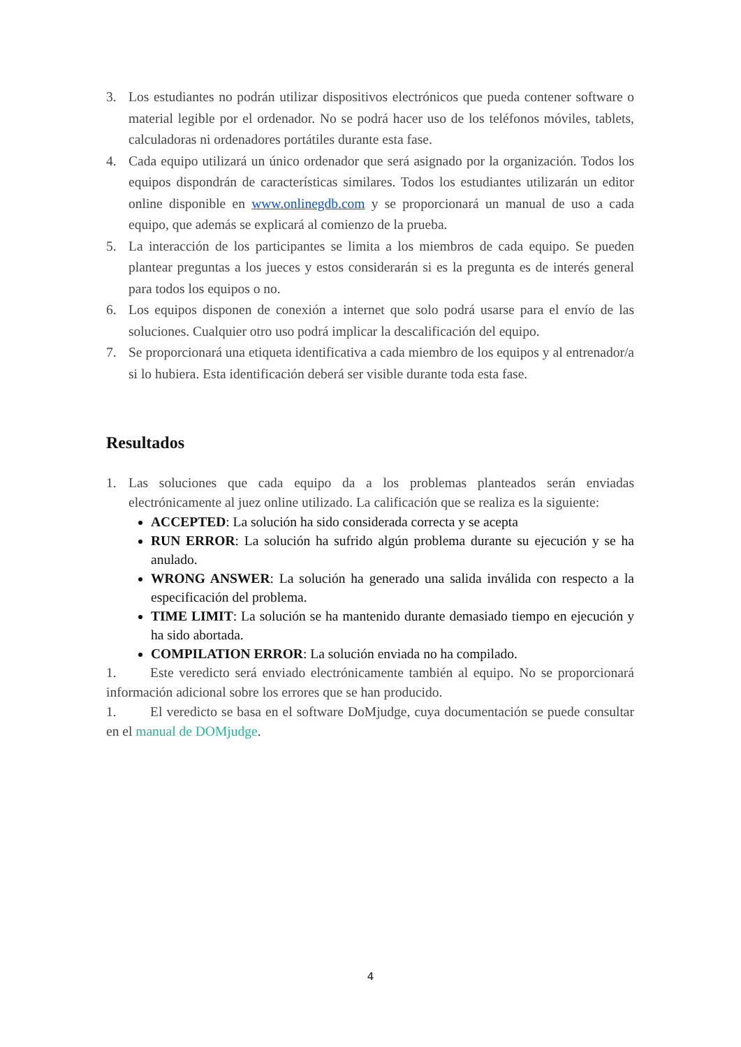3. Los estudiantes no podrán utilizar dispositivos electrónicos que pueda contener software o material legible por el ordenador. No se podrá hacer uso de los teléfonos móviles, tablets, calculadoras ni ordenadores portátiles durante esta fase.
4. Cada equipo utilizará un único ordenador que será asignado por la organización. Todos los equipos dispondrán de características similares. Todos los estudiantes utilizarán un editor online disponible en www.onlinegdb.com y se proporcionará un manual de uso a cada equipo, que además se explicará al comienzo de la prueba.
5. La interacción de los participantes se limita a los miembros de cada equipo. Se pueden plantear preguntas a los jueces y estos considerarán si es la pregunta es de interés general para todos los equipos o no.
6. Los equipos disponen de conexión a internet que solo podrá usarse para el envío de las soluciones. Cualquier otro uso podrá implicar la descalificación del equipo.
7. Se proporcionará una etiqueta identificativa a cada miembro de los equipos y al entrenador/a si lo hubiera. Esta identificación deberá ser visible durante toda esta fase.
Resultados
1. Las soluciones que cada equipo da a los problemas planteados serán enviadas electrónicamente al juez online utilizado. La calificación que se realiza es la siguiente:
ACCEPTED: La solución ha sido considerada correcta y se acepta
RUN ERROR: La solución ha sufrido algún problema durante su ejecución y se ha anulado.
WRONG ANSWER: La solución ha generado una salida inválida con respecto a la especificación del problema.
TIME LIMIT: La solución se ha mantenido durante demasiado tiempo en ejecución y ha sido abortada.
COMPILATION ERROR: La solución enviada no ha compilado.
1. Este veredicto será enviado electrónicamente también al equipo. No se proporcionará información adicional sobre los errores que se han producido.
1. El veredicto se basa en el software DoMjudge, cuya documentación se puede consultar en el manual de DOMjudge.
4